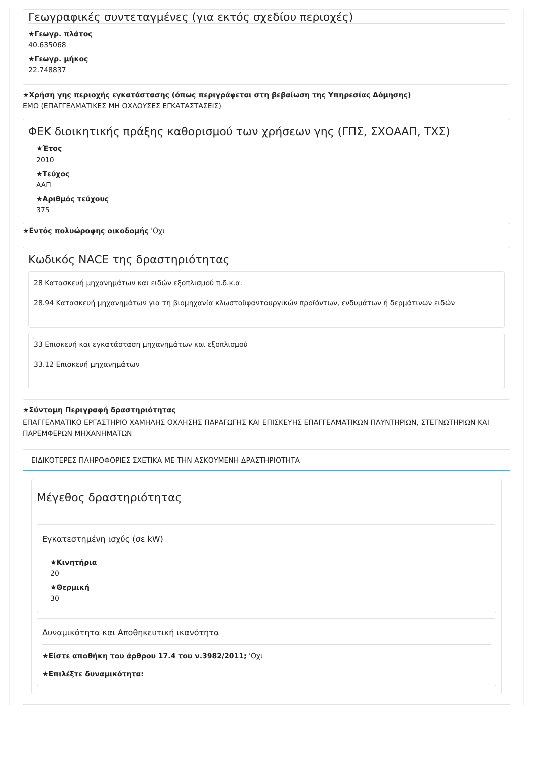Γεωγραφικές συντεταγμένες (για εκτός σχεδίου περιοχές)
★Γεωγρ. πλάτος
40.635068
★Γεωγρ. μήκος
22.748837
★Χρήση γης περιοχής εγκατάστασης (όπως περιγράφεται στη βεβαίωση της Υπηρεσίας Δόμησης)
ΕΜΟ (ΕΠΑΓΓΕΛΜΑΤΙΚΕΣ ΜΗ ΟΧΛΟΥΣΕΣ ΕΓΚΑΤΑΣΤΑΣΕΙΣ)
ΦΕΚ διοικητικής πράξης καθορισμού των χρήσεων γης (ΓΠΣ, ΣΧΟΑΑΠ, ΤΧΣ)
★Έτος
2010
★Τεύχος
ΑΑΠ
★Αριθμός τεύχους
375
★Εντός πολυώροφης οικοδομής 'Οχι
Κωδικός NACE της δραστηριότητας
28 Κατασκευή μηχανημάτων και ειδών εξοπλισμού π.δ.κ.α.
28.94 Κατασκευή μηχανημάτων για τη βιομηχανία κλωστοϋφαντουργικών προϊόντων, ενδυμάτων ή δερμάτινων ειδών
33 Επισκευή και εγκατάσταση μηχανημάτων και εξοπλισμού
33.12 Επισκευή μηχανημάτων
★Σύντομη Περιγραφή δραστηριότητας
ΕΠΑΓΓΕΛΜΑΤΙΚΟ ΕΡΓΑΣΤΗΡΙΟ ΧΑΜΗΛΗΣ ΟΧΛΗΣΗΣ ΠΑΡΑΓΩΓΗΣ ΚΑΙ ΕΠΙΣΚΕΥΗΣ ΕΠΑΓΓΕΛΜΑΤΙΚΩΝ ΠΛΥΝΤΗΡΙΩΝ, ΣΤΕΓΝΩΤΗΡΙΩΝ ΚΑΙ ΠΑΡΕΜΦΕΡΩΝ ΜΗΧΑΝΗΜΑΤΩΝ
ΕΙΔΙΚΟΤΕΡΕΣ ΠΛΗΡΟΦΟΡΙΕΣ ΣΧΕΤΙΚΑ ΜΕ ΤΗΝ ΑΣΚΟΥΜΕΝΗ ΔΡΑΣΤΗΡΙΟΤΗΤΑ
Μέγεθος δραστηριότητας
Εγκατεστημένη ισχύς (σε kW)
★Κινητήρια
20
★Θερμική
30
Δυναμικότητα και Αποθηκευτική ικανότητα
★Είστε αποθήκη του άρθρου 17.4 του ν.3982/2011; 'Οχι
★Επιλέξτε δυναμικότητα: